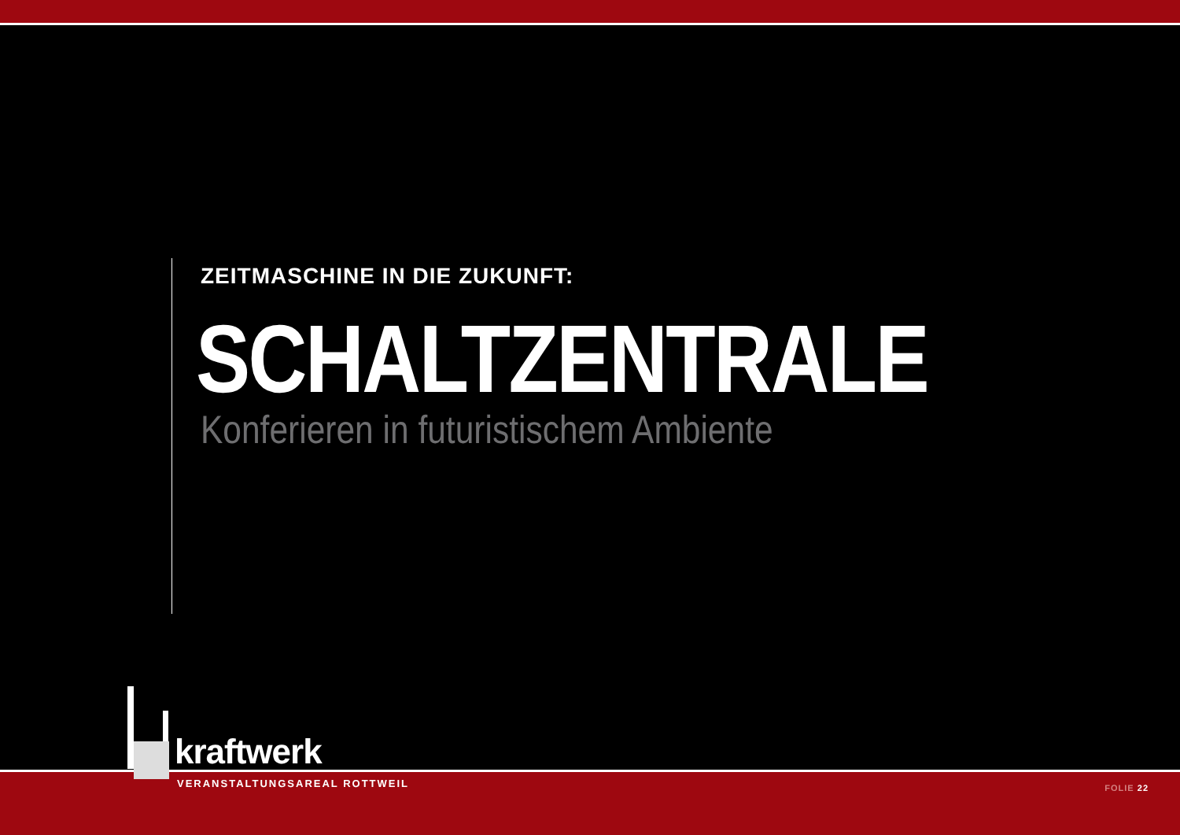ZEITMASCHINE IN DIE ZUKUNFT:
SCHALTZENTRALE
Konferieren in futuristischem Ambiente
kraftwerk
VERANSTALTUNGSAREAL ROTTWEIL FOLIE 22